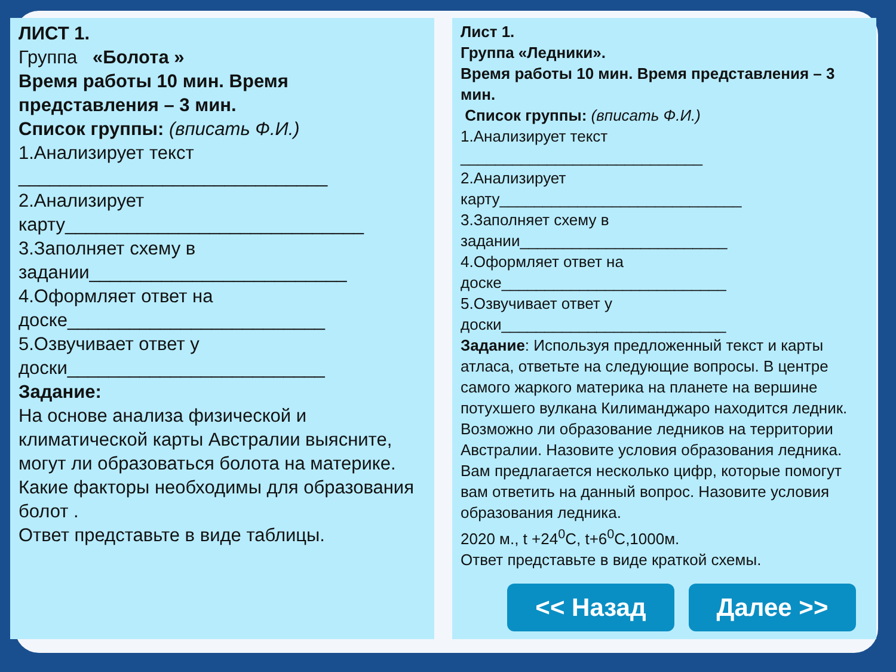ЛИСТ 1.
Группа «Болота »
Время работы 10 мин. Время представления – 3 мин.
Список группы: (вписать Ф.И.)
1.Анализирует текст
______________________________
2.Анализирует карту_____________________________
3.Заполняет схему в задании_________________________
4.Оформляет ответ на доске_________________________
5.Озвучивает ответ у доски_________________________
Задание:
На основе анализа физической и климатической карты Австралии выясните, могут ли образоваться болота на материке. Какие факторы необходимы для образования болот .
Ответ представьте в виде таблицы.
Лист 1.
Группа «Ледники».
Время работы 10 мин. Время представления – 3 мин.
Список группы: (вписать Ф.И.)
1.Анализирует текст
____________________________
2.Анализирует
карту____________________________
3.Заполняет схему в
задании________________________
4.Оформляет ответ на
доске__________________________
5.Озвучивает ответ у
доски__________________________
Задание: Используя предложенный текст и карты атласа, ответьте на следующие вопросы. В центре самого жаркого материка на планете на вершине потухшего вулкана Килиманджаро находится ледник. Возможно ли образование ледников на территории Австралии. Назовите условия образования ледника. Вам предлагается несколько цифр, которые помогут вам ответить на данный вопрос. Назовите условия образования ледника.
2020 м., t +24<sup>0</sup>C, t+6<sup>0</sup>C,1000м.
Ответ представьте в виде краткой схемы.
<< Назад Далее >>